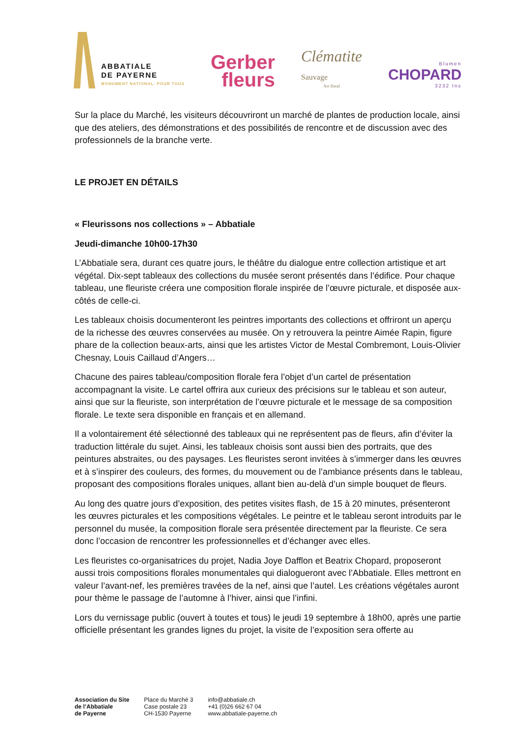ABBATIALE
DE PAYERNE
MONUMENT NATIONAL. POUR TOUS
Gerber
fleurs
Clématite
Sauvage
Art floral
Blumen
CHOPARD
3232 Ins
Sur la place du Marché, les visiteurs découvriront un marché de plantes de production locale, ainsi que des ateliers, des démonstrations et des possibilités de rencontre et de discussion avec des professionnels de la branche verte.
LE PROJET EN DÉTAILS
« Fleurissons nos collections » – Abbatiale
Jeudi-dimanche 10h00-17h30
L’Abbatiale sera, durant ces quatre jours, le théâtre du dialogue entre collection artistique et art végétal. Dix-sept tableaux des collections du musée seront présentés dans l’édifice. Pour chaque tableau, une fleuriste créera une composition florale inspirée de l’œuvre picturale, et disposée aux-côtés de celle-ci.
Les tableaux choisis documenteront les peintres importants des collections et offriront un aperçu de la richesse des œuvres conservées au musée. On y retrouvera la peintre Aimée Rapin, figure phare de la collection beaux-arts, ainsi que les artistes Victor de Mestal Combremont, Louis-Olivier Chesnay, Louis Caillaud d’Angers…
Chacune des paires tableau/composition florale fera l’objet d’un cartel de présentation accompagnant la visite. Le cartel offrira aux curieux des précisions sur le tableau et son auteur, ainsi que sur la fleuriste, son interprétation de l’œuvre picturale et le message de sa composition florale. Le texte sera disponible en français et en allemand.
Il a volontairement été sélectionné des tableaux qui ne représentent pas de fleurs, afin d’éviter la traduction littérale du sujet. Ainsi, les tableaux choisis sont aussi bien des portraits, que des peintures abstraites, ou des paysages. Les fleuristes seront invitées à s’immerger dans les œuvres et à s’inspirer des couleurs, des formes, du mouvement ou de l’ambiance présents dans le tableau, proposant des compositions florales uniques, allant bien au-delà d’un simple bouquet de fleurs.
Au long des quatre jours d’exposition, des petites visites flash, de 15 à 20 minutes, présenteront les œuvres picturales et les compositions végétales. Le peintre et le tableau seront introduits par le personnel du musée, la composition florale sera présentée directement par la fleuriste. Ce sera donc l’occasion de rencontrer les professionnelles et d’échanger avec elles.
Les fleuristes co-organisatrices du projet, Nadia Joye Dafflon et Beatrix Chopard, proposeront aussi trois compositions florales monumentales qui dialogueront avec l’Abbatiale. Elles mettront en valeur l’avant-nef, les premières travées de la nef, ainsi que l’autel. Les créations végétales auront pour thème le passage de l’automne à l’hiver, ainsi que l’infini.
Lors du vernissage public (ouvert à toutes et tous) le jeudi 19 septembre à 18h00, après une partie officielle présentant les grandes lignes du projet, la visite de l’exposition sera offerte au
Association du Site
de l’Abbatiale
de Payerne
Place du Marché 3
Case postale 23
CH-1530 Payerne
info@abbatiale.ch
+41 (0)26 662 67 04
www.abbatiale-payerne.ch